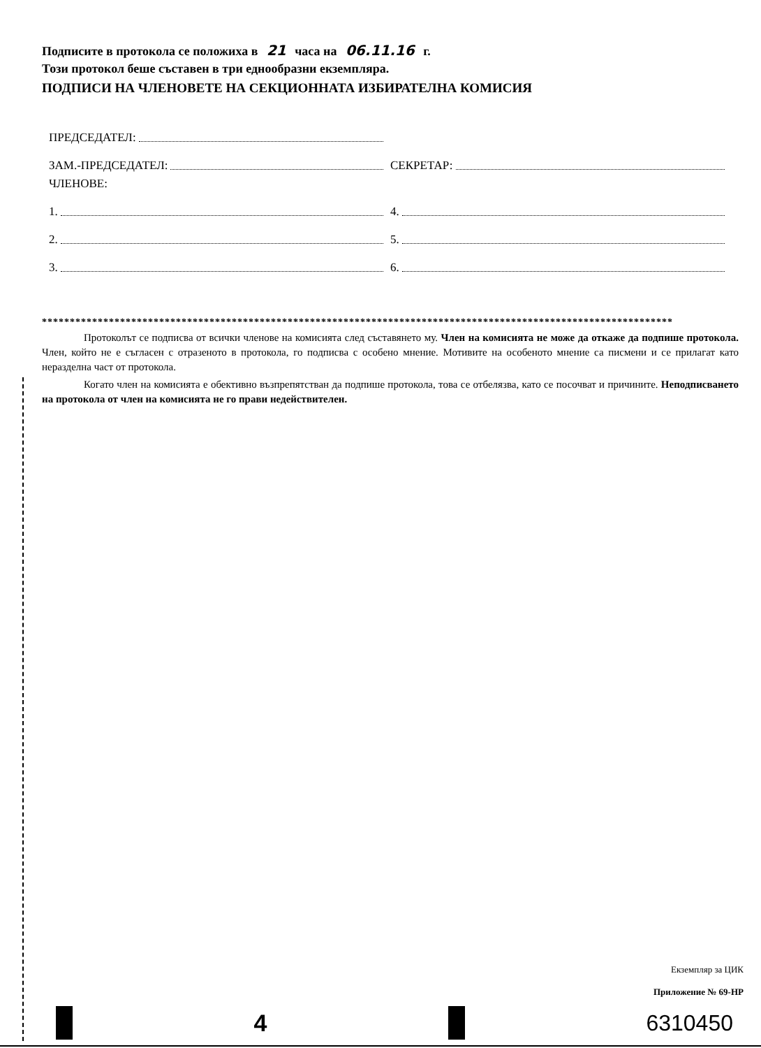Подписите в протокола се положиха в 21 часа на 06.11.16 г.
Този протокол беше съставен в три еднообразни екземпляра.
ПОДПИСИ НА ЧЛЕНОВЕТЕ НА СЕКЦИОННАТА ИЗБИРАТЕЛНА КОМИСИЯ
ПРЕДСЕДАТЕЛ:
ЗАМ.-ПРЕДСЕДАТЕЛ:
СЕКРЕТАР:
ЧЛЕНОВЕ:
1.
4.
2.
5.
3.
6.
*****************************************************************************************************************
Протоколът се подписва от всички членове на комисията след съставянето му. Член на комисията не може да откаже да подпише протокола. Член, който не е съгласен с отразеното в протокола, го подписва с особено мнение. Мотивите на особеното мнение са писмени и се прилагат като неразделна част от протокола.
Когато член на комисията е обективно възпрепятстван да подпише протокола, това се отбелязва, като се посочват и причините. Неподписването на протокола от член на комисията не го прави недействителен.
Екземпляр за ЦИК
Приложение № 69-НР
4 6310450